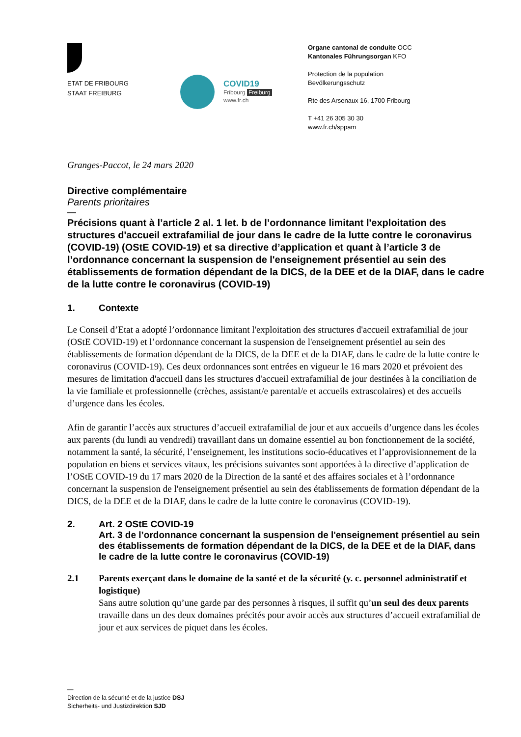ETAT DE FRIBOURG
STAAT FREIBURG
COVID19
Fribourg Freiburg
www.fr.ch
Organe cantonal de conduite OCC
Kantonales Führungsorgan KFO
Protection de la population
Bevölkerungsschutz
Rte des Arsenaux 16, 1700 Fribourg
T +41 26 305 30 30
www.fr.ch/sppam
Granges-Paccot, le 24 mars 2020
Directive complémentaire
Parents prioritaires
—
Précisions quant à l’article 2 al. 1 let. b de l’ordonnance limitant l'exploitation des structures d'accueil extrafamilial de jour dans le cadre de la lutte contre le coronavirus (COVID-19) (OStE COVID-19) et sa directive d’application et quant à l’article 3 de l’ordonnance concernant la suspension de l'enseignement présentiel au sein des établissements de formation dépendant de la DICS, de la DEE et de la DIAF, dans le cadre de la lutte contre le coronavirus (COVID-19)
1. Contexte
Le Conseil d’Etat a adopté l’ordonnance limitant l'exploitation des structures d'accueil extrafamilial de jour (OStE COVID-19) et l’ordonnance concernant la suspension de l'enseignement présentiel au sein des établissements de formation dépendant de la DICS, de la DEE et de la DIAF, dans le cadre de la lutte contre le coronavirus (COVID-19). Ces deux ordonnances sont entrées en vigueur le 16 mars 2020 et prévoient des mesures de limitation d'accueil dans les structures d'accueil extrafamilial de jour destinées à la conciliation de la vie familiale et professionnelle (crèches, assistant/e parental/e et accueils extrascolaires) et des accueils d’urgence dans les écoles.
Afin de garantir l’accès aux structures d’accueil extrafamilial de jour et aux accueils d’urgence dans les écoles aux parents (du lundi au vendredi) travaillant dans un domaine essentiel au bon fonctionnement de la société, notamment la santé, la sécurité, l’enseignement, les institutions socio-éducatives et l’approvisionnement de la population en biens et services vitaux, les précisions suivantes sont apportées à la directive d’application de l’OStE COVID-19 du 17 mars 2020 de la Direction de la santé et des affaires sociales et à l’ordonnance concernant la suspension de l'enseignement présentiel au sein des établissements de formation dépendant de la DICS, de la DEE et de la DIAF, dans le cadre de la lutte contre le coronavirus (COVID-19).
2. Art. 2 OStE COVID-19
Art. 3 de l’ordonnance concernant la suspension de l'enseignement présentiel au sein des établissements de formation dépendant de la DICS, de la DEE et de la DIAF, dans le cadre de la lutte contre le coronavirus (COVID-19)
2.1 Parents exerçant dans le domaine de la santé et de la sécurité (y. c. personnel administratif et logistique)
Sans autre solution qu’une garde par des personnes à risques, il suffit qu’un seul des deux parents travaille dans un des deux domaines précités pour avoir accès aux structures d’accueil extrafamilial de jour et aux services de piquet dans les écoles.
—
Direction de la sécurité et de la justice DSJ
Sicherheits- und Justizdirektion SJD